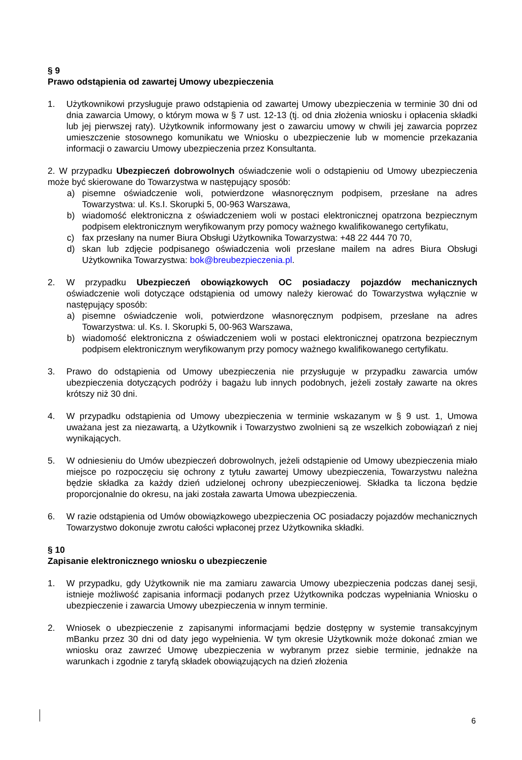§ 9
Prawo odstąpienia od zawartej Umowy ubezpieczenia
1. Użytkownikowi przysługuje prawo odstąpienia od zawartej Umowy ubezpieczenia w terminie 30 dni od dnia zawarcia Umowy, o którym mowa w § 7 ust. 12-13 (tj. od dnia złożenia wniosku i opłacenia składki lub jej pierwszej raty). Użytkownik informowany jest o zawarciu umowy w chwili jej zawarcia poprzez umieszczenie stosownego komunikatu we Wniosku o ubezpieczenie lub w momencie przekazania informacji o zawarciu Umowy ubezpieczenia przez Konsultanta.
2. W przypadku Ubezpieczeń dobrowolnych oświadczenie woli o odstąpieniu od Umowy ubezpieczenia może być skierowane do Towarzystwa w następujący sposób:
a) pisemne oświadczenie woli, potwierdzone własnoręcznym podpisem, przesłane na adres Towarzystwa: ul. Ks.I. Skorupki 5, 00-963 Warszawa,
b) wiadomość elektroniczna z oświadczeniem woli w postaci elektronicznej opatrzona bezpiecznym podpisem elektronicznym weryfikowanym przy pomocy ważnego kwalifikowanego certyfikatu,
c) fax przesłany na numer Biura Obsługi Użytkownika Towarzystwa: +48 22 444 70 70,
d) skan lub zdjęcie podpisanego oświadczenia woli przesłane mailem na adres Biura Obsługi Użytkownika Towarzystwa: bok@breubezpieczenia.pl.
2. W przypadku Ubezpieczeń obowiązkowych OC posiadaczy pojazdów mechanicznych oświadczenie woli dotyczące odstąpienia od umowy należy kierować do Towarzystwa wyłącznie w następujący sposób:
a) pisemne oświadczenie woli, potwierdzone własnoręcznym podpisem, przesłane na adres Towarzystwa: ul. Ks. I. Skorupki 5, 00-963 Warszawa,
b) wiadomość elektroniczna z oświadczeniem woli w postaci elektronicznej opatrzona bezpiecznym podpisem elektronicznym weryfikowanym przy pomocy ważnego kwalifikowanego certyfikatu.
3. Prawo do odstąpienia od Umowy ubezpieczenia nie przysługuje w przypadku zawarcia umów ubezpieczenia dotyczących podróży i bagażu lub innych podobnych, jeżeli zostały zawarte na okres krótszy niż 30 dni.
4. W przypadku odstąpienia od Umowy ubezpieczenia w terminie wskazanym w § 9 ust. 1, Umowa uważana jest za niezawartą, a Użytkownik i Towarzystwo zwolnieni są ze wszelkich zobowiązań z niej wynikających.
5. W odniesieniu do Umów ubezpieczeń dobrowolnych, jeżeli odstąpienie od Umowy ubezpieczenia miało miejsce po rozpoczęciu się ochrony z tytułu zawartej Umowy ubezpieczenia, Towarzystwu należna będzie składka za każdy dzień udzielonej ochrony ubezpieczeniowej. Składka ta liczona będzie proporcjonalnie do okresu, na jaki została zawarta Umowa ubezpieczenia.
6. W razie odstąpienia od Umów obowiązkowego ubezpieczenia OC posiadaczy pojazdów mechanicznych Towarzystwo dokonuje zwrotu całości wpłaconej przez Użytkownika składki.
§ 10
Zapisanie elektronicznego wniosku o ubezpieczenie
1. W przypadku, gdy Użytkownik nie ma zamiaru zawarcia Umowy ubezpieczenia podczas danej sesji, istnieje możliwość zapisania informacji podanych przez Użytkownika podczas wypełniania Wniosku o ubezpieczenie i zawarcia Umowy ubezpieczenia w innym terminie.
2. Wniosek o ubezpieczenie z zapisanymi informacjami będzie dostępny w systemie transakcyjnym mBanku przez 30 dni od daty jego wypełnienia. W tym okresie Użytkownik może dokonać zmian we wniosku oraz zawrzeć Umowę ubezpieczenia w wybranym przez siebie terminie, jednakże na warunkach i zgodnie z taryfą składek obowiązujących na dzień złożenia
6